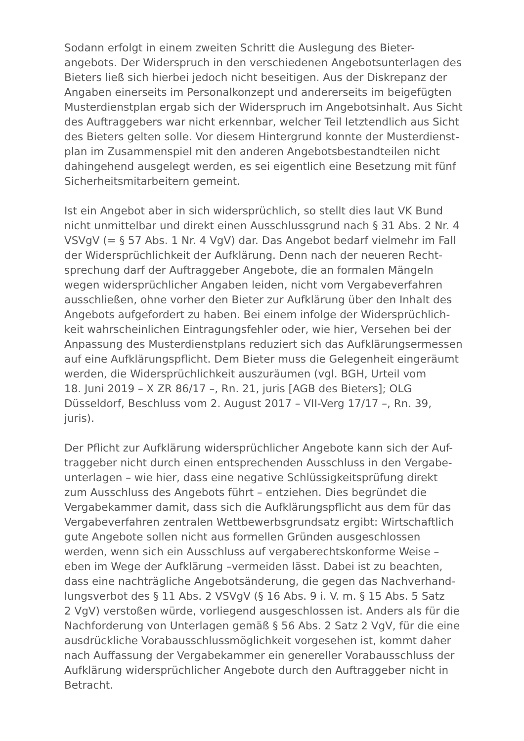Sodann erfolgt in einem zweiten Schritt die Auslegung des Bieter-
angebots. Der Widerspruch in den verschiedenen Angebotsunterlagen des
Bieters ließ sich hierbei jedoch nicht beseitigen. Aus der Diskrepanz der
Angaben einerseits im Personalkonzept und andererseits im beigefügten
Musterdienstplan ergab sich der Widerspruch im Angebotsinhalt. Aus Sicht
des Auftraggebers war nicht erkennbar, welcher Teil letztendlich aus Sicht
des Bieters gelten solle. Vor diesem Hintergrund konnte der Musterdienst-
plan im Zusammenspiel mit den anderen Angebotsbestandteilen nicht
dahingehend ausgelegt werden, es sei eigentlich eine Besetzung mit fünf
Sicherheitsmitarbeitern gemeint.
Ist ein Angebot aber in sich widersprüchlich, so stellt dies laut VK Bund
nicht unmittelbar und direkt einen Ausschlussgrund nach § 31 Abs. 2 Nr. 4
VSVgV (= § 57 Abs. 1 Nr. 4 VgV) dar. Das Angebot bedarf vielmehr im Fall
der Widersprüchlichkeit der Aufklärung. Denn nach der neueren Recht-
sprechung darf der Auftraggeber Angebote, die an formalen Mängeln
wegen widersprüchlicher Angaben leiden, nicht vom Vergabeverfahren
ausschließen, ohne vorher den Bieter zur Aufklärung über den Inhalt des
Angebots aufgefordert zu haben. Bei einem infolge der Widersprüchlich-
keit wahrscheinlichen Eintragungsfehler oder, wie hier, Versehen bei der
Anpassung des Musterdienstplans reduziert sich das Aufklärungsermessen
auf eine Aufklärungspflicht. Dem Bieter muss die Gelegenheit eingeräumt
werden, die Widersprüchlichkeit auszuräumen (vgl. BGH, Urteil vom
18. Juni 2019 – X ZR 86/17 –, Rn. 21, juris [AGB des Bieters]; OLG
Düsseldorf, Beschluss vom 2. August 2017 – VII-Verg 17/17 –, Rn. 39,
juris).
Der Pflicht zur Aufklärung widersprüchlicher Angebote kann sich der Auf-
traggeber nicht durch einen entsprechenden Ausschluss in den Vergabe-
unterlagen – wie hier, dass eine negative Schlüssigkeitsprüfung direkt
zum Ausschluss des Angebots führt – entziehen. Dies begründet die
Vergabekammer damit, dass sich die Aufklärungspflicht aus dem für das
Vergabeverfahren zentralen Wettbewerbsgrundsatz ergibt: Wirtschaftlich
gute Angebote sollen nicht aus formellen Gründen ausgeschlossen
werden, wenn sich ein Ausschluss auf vergaberechtskonforme Weise –
eben im Wege der Aufklärung –vermeiden lässt. Dabei ist zu beachten,
dass eine nachträgliche Angebotsänderung, die gegen das Nachverhand-
lungsverbot des § 11 Abs. 2 VSVgV (§ 16 Abs. 9 i. V. m. § 15 Abs. 5 Satz
2 VgV) verstoßen würde, vorliegend ausgeschlossen ist. Anders als für die
Nachforderung von Unterlagen gemäß § 56 Abs. 2 Satz 2 VgV, für die eine
ausdrückliche Vorabausschlussmöglichkeit vorgesehen ist, kommt daher
nach Auffassung der Vergabekammer ein genereller Vorabausschluss der
Aufklärung widersprüchlicher Angebote durch den Auftraggeber nicht in
Betracht.